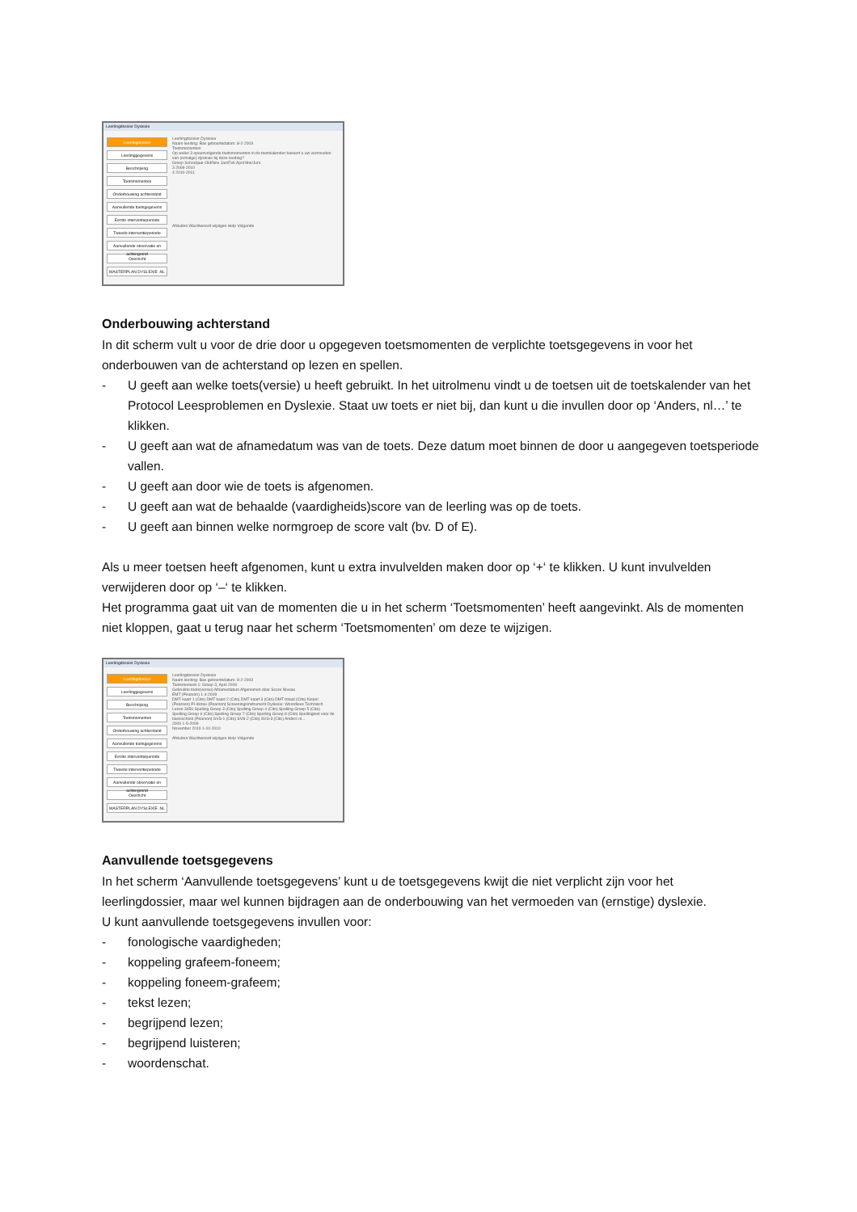Leerlingdossier Dyslexie
Leerlingdossier
Leerlinggegevens
Beschrijving
Toetsmomenten
Onderbouwing achterstand
Aanvullende toetsgegevens
Eerste interventieperiode
Tweede interventieperiode
Aanvullende observatie en achtergrond
Overzicht
MASTERPLAN DYSLEXIE .NL
Leerlingdossier Dyslexie
Naam leerling: Bas geboortedatum: 8-2-2003
Toetsmomenten
Op welke 3 opeenvolgende toetsmomenten in de toetskalender baseert u uw vermoeden van (ernstige) dyslexie bij deze leerling?
Groep Schooljaar Okt/Nov Jan/Feb April Mei/Juni
3 2009-2010
4 2010-2011
Afsluiten Wachtwoord wijzigen Help Volgende
Onderbouwing achterstand
In dit scherm vult u voor de drie door u opgegeven toetsmomenten de verplichte toetsgegevens in voor het onderbouwen van de achterstand op lezen en spellen.
- U geeft aan welke toets(versie) u heeft gebruikt. In het uitrolmenu vindt u de toetsen uit de toetskalender van het Protocol Leesproblemen en Dyslexie. Staat uw toets er niet bij, dan kunt u die invullen door op ‘Anders, nl…’ te klikken.
- U geeft aan wat de afnamedatum was van de toets. Deze datum moet binnen de door u aangegeven toetsperiode vallen.
- U geeft aan door wie de toets is afgenomen.
- U geeft aan wat de behaalde (vaardigheids)score van de leerling was op de toets.
- U geeft aan binnen welke normgroep de score valt (bv. D of E).
Als u meer toetsen heeft afgenomen, kunt u extra invulvelden maken door op ‘+‘ te klikken. U kunt invulvelden verwijderen door op ‘–‘ te klikken.
Het programma gaat uit van de momenten die u in het scherm ‘Toetsmomenten’ heeft aangevinkt. Als de momenten niet kloppen, gaat u terug naar het scherm ‘Toetsmomenten’ om deze te wijzigen.
Leerlingdossier Dyslexie
Leerlingdossier
Leerlinggegevens
Beschrijving
Toetsmomenten
Onderbouwing achterstand
Aanvullende toetsgegevens
Eerste interventieperiode
Tweede interventieperiode
Aanvullende observatie en achtergrond
Overzicht
MASTERPLAN DYSLEXIE .NL
Leerlingdossier Dyslexie
Naam leerling: Bas geboortedatum: 8-2-2003
Toetsmoment 1: Groep 3, April 2009
Gebruikte toets(versie) Afnamedatum Afgenomen door Score Niveau
EMT (Pearson) 1-4-2009
DMT kaart 1 (Cito) DMT kaart 2 (Cito) DMT kaart 3 (Cito) DMT totaal (Cito) Klepel (Pearson) PI-dictee (Pearson) Screeningsinstrument Dyslexie: Woordlees Technisch Lezen 3456 Spelling Groep 3 (Cito) Spelling Groep 4 (Cito) Spelling Groep 5 (Cito) Spelling Groep 6 (Cito) Spelling Groep 7 (Cito) Spelling Groep 8 (Cito) Spellingtest voor de basisschool (Pearson) SVS-1 (Cito) SVS-2 (Cito) SVS-3 (Cito) Anders nl...
2009 1-5-2009
November 2010 1-10-2010
Afsluiten Wachtwoord wijzigen Help Volgende
Aanvullende toetsgegevens
In het scherm ‘Aanvullende toetsgegevens’ kunt u de toetsgegevens kwijt die niet verplicht zijn voor het leerlingdossier, maar wel kunnen bijdragen aan de onderbouwing van het vermoeden van (ernstige) dyslexie.
U kunt aanvullende toetsgegevens invullen voor:
- fonologische vaardigheden;
- koppeling grafeem-foneem;
- koppeling foneem-grafeem;
- tekst lezen;
- begrijpend lezen;
- begrijpend luisteren;
- woordenschat.